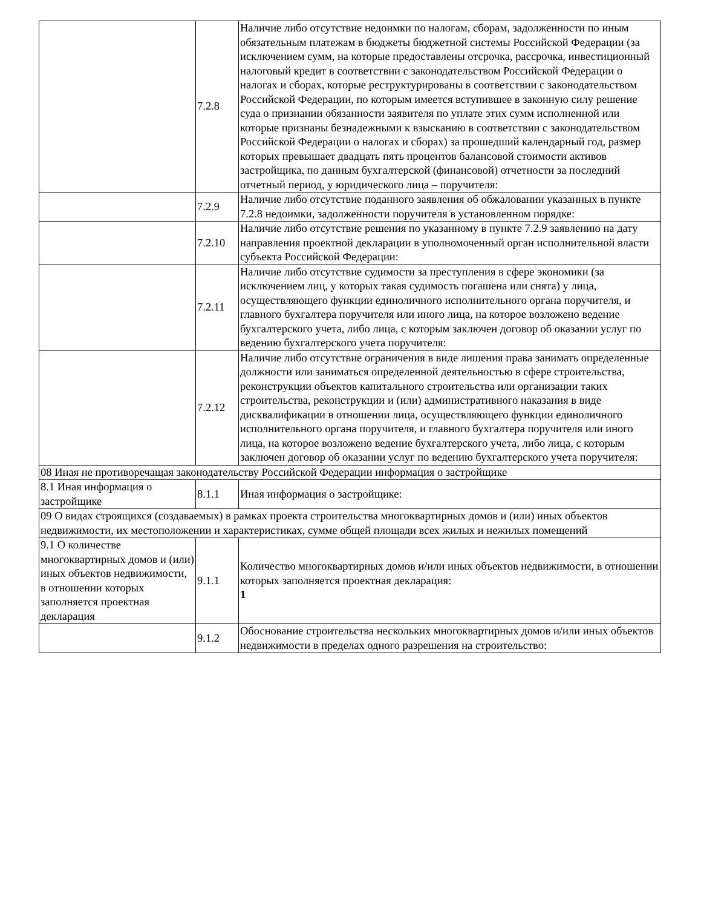| | 7.2.8 | Наличие либо отсутствие недоимки по налогам, сборам, задолженности по иным обязательным платежам в бюджеты бюджетной системы Российской Федерации (за исключением сумм, на которые предоставлены отсрочка, рассрочка, инвестиционный налоговый кредит в соответствии с законодательством Российской Федерации о налогах и сборах, которые реструктурированы в соответствии с законодательством Российской Федерации, по которым имеется вступившее в законную силу решение суда о признании обязанности заявителя по уплате этих сумм исполненной или которые признаны безнадежными к взысканию в соответствии с законодательством Российской Федерации о налогах и сборах) за прошедший календарный год, размер которых превышает двадцать пять процентов балансовой стоимости активов застройщика, по данным бухгалтерской (финансовой) отчетности за последний отчетный период, у юридического лица – поручителя: |
| | 7.2.9 | Наличие либо отсутствие поданного заявления об обжаловании указанных в пункте 7.2.8 недоимки, задолженности поручителя в установленном порядке: |
| | 7.2.10 | Наличие либо отсутствие решения по указанному в пункте 7.2.9 заявлению на дату направления проектной декларации в уполномоченный орган исполнительной власти субъекта Российской Федерации: |
| | 7.2.11 | Наличие либо отсутствие судимости за преступления в сфере экономики (за исключением лиц, у которых такая судимость погашена или снята) у лица, осуществляющего функции единоличного исполнительного органа поручителя, и главного бухгалтера поручителя или иного лица, на которое возложено ведение бухгалтерского учета, либо лица, с которым заключен договор об оказании услуг по ведению бухгалтерского учета поручителя: |
| | 7.2.12 | Наличие либо отсутствие ограничения в виде лишения права занимать определенные должности или заниматься определенной деятельностью в сфере строительства, реконструкции объектов капитального строительства или организации таких строительства, реконструкции и (или) административного наказания в виде дисквалификации в отношении лица, осуществляющего функции единоличного исполнительного органа поручителя, и главного бухгалтера поручителя или иного лица, на которое возложено ведение бухгалтерского учета, либо лица, с которым заключен договор об оказании услуг по ведению бухгалтерского учета поручителя: |
| 08 Иная не противоречащая законодательству Российской Федерации информация о застройщике | | |
| 8.1 Иная информация о застройщике | 8.1.1 | Иная информация о застройщике: |
| 09 О видах строящихся (создаваемых) в рамках проекта строительства многоквартирных домов и (или) иных объектов недвижимости, их местоположении и характеристиках, сумме общей площади всех жилых и нежилых помещений | | |
| 9.1 О количестве многоквартирных домов и (или) иных объектов недвижимости, в отношении которых заполняется проектная декларация | 9.1.1 | Количество многоквартирных домов и/или иных объектов недвижимости, в отношении которых заполняется проектная декларация: 1 |
| | 9.1.2 | Обоснование строительства нескольких многоквартирных домов и/или иных объектов недвижимости в пределах одного разрешения на строительство: |